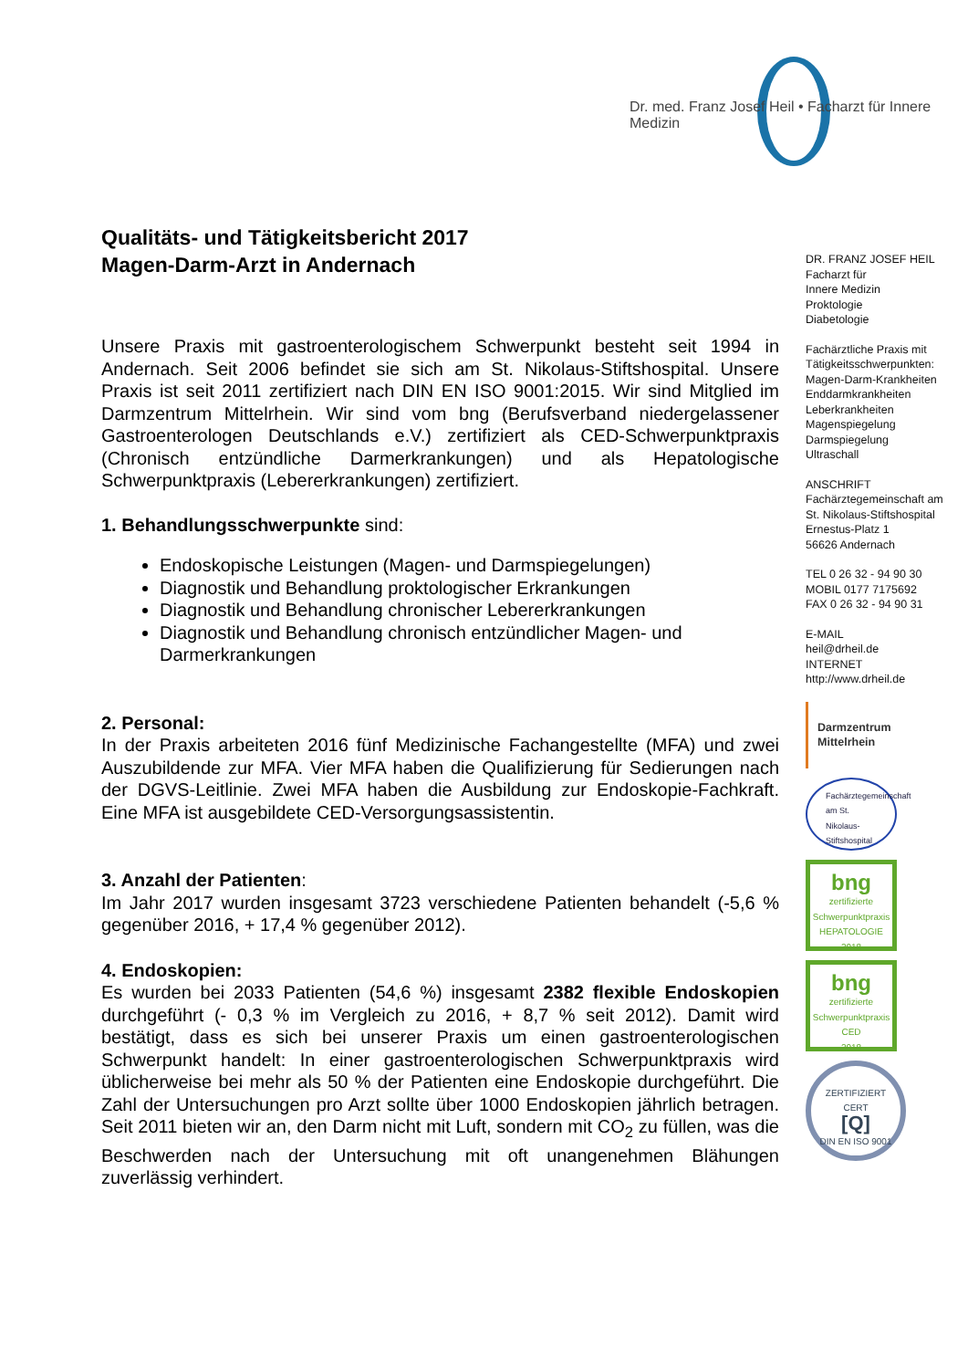Dr. med. Franz Josef Heil • Facharzt für Innere Medizin
Qualitäts- und Tätigkeitsbericht 2017
Magen-Darm-Arzt in Andernach
Unsere Praxis mit gastroenterologischem Schwerpunkt besteht seit 1994 in Andernach. Seit 2006 befindet sie sich am St. Nikolaus-Stiftshospital. Unsere Praxis ist seit 2011 zertifiziert nach DIN EN ISO 9001:2015. Wir sind Mitglied im Darmzentrum Mittelrhein. Wir sind vom bng (Berufsverband niedergelassener Gastroenterologen Deutschlands e.V.) zertifiziert als CED-Schwerpunktpraxis (Chronisch entzündliche Darmerkrankungen) und als Hepatologische Schwerpunktpraxis (Lebererkrankungen) zertifiziert.
1. Behandlungsschwerpunkte sind:
Endoskopische Leistungen (Magen- und Darmspiegelungen)
Diagnostik und Behandlung proktologischer Erkrankungen
Diagnostik und Behandlung chronischer Lebererkrankungen
Diagnostik und Behandlung chronisch entzündlicher Magen- und Darmerkrankungen
2. Personal:
In der Praxis arbeiteten 2016 fünf Medizinische Fachangestellte (MFA) und zwei Auszubildende zur MFA. Vier MFA haben die Qualifizierung für Sedierungen nach der DGVS-Leitlinie. Zwei MFA haben die Ausbildung zur Endoskopie-Fachkraft. Eine MFA ist ausgebildete CED-Versorgungsassistentin.
3. Anzahl der Patienten:
Im Jahr 2017 wurden insgesamt 3723 verschiedene Patienten behandelt (-5,6 % gegenüber 2016, + 17,4 % gegenüber 2012).
4. Endoskopien:
Es wurden bei 2033 Patienten (54,6 %) insgesamt 2382 flexible Endoskopien durchgeführt (- 0,3 % im Vergleich zu 2016, + 8,7 % seit 2012). Damit wird bestätigt, dass es sich bei unserer Praxis um einen gastroenterologischen Schwerpunkt handelt: In einer gastroenterologischen Schwerpunktpraxis wird üblicherweise bei mehr als 50 % der Patienten eine Endoskopie durchgeführt. Die Zahl der Untersuchungen pro Arzt sollte über 1000 Endoskopien jährlich betragen. Seit 2011 bieten wir an, den Darm nicht mit Luft, sondern mit CO<sub>2</sub> zu füllen, was die Beschwerden nach der Untersuchung mit oft unangenehmen Blähungen zuverlässig verhindert.
DR. FRANZ JOSEF HEIL
Facharzt für
Innere Medizin
Proktologie
Diabetologie
Fachärztliche Praxis mit Tätigkeitsschwerpunkten:
Magen-Darm-Krankheiten
Enddarmkrankheiten
Leberkrankheiten
Magenspiegelung
Darmspiegelung
Ultraschall
ANSCHRIFT
Fachärztegemeinschaft am St. Nikolaus-Stiftshospital
Ernestus-Platz 1
56626 Andernach
TEL 0 26 32 - 94 90 30
MOBIL 0177 7175692
FAX 0 26 32 - 94 90 31
E-MAIL
heil@drheil.de
INTERNET
http://www.drheil.de
Darmzentrum
Mittelrhein
Fachärztegemeinschaft am St. Nikolaus-Stiftshospital
bng
zertifizierte Schwerpunktpraxis
HEPATOLOGIE
2018
bng
zertifizierte Schwerpunktpraxis
CED
2018
ZERTIFIZIERT
CERT
[Q]
DIN EN ISO 9001